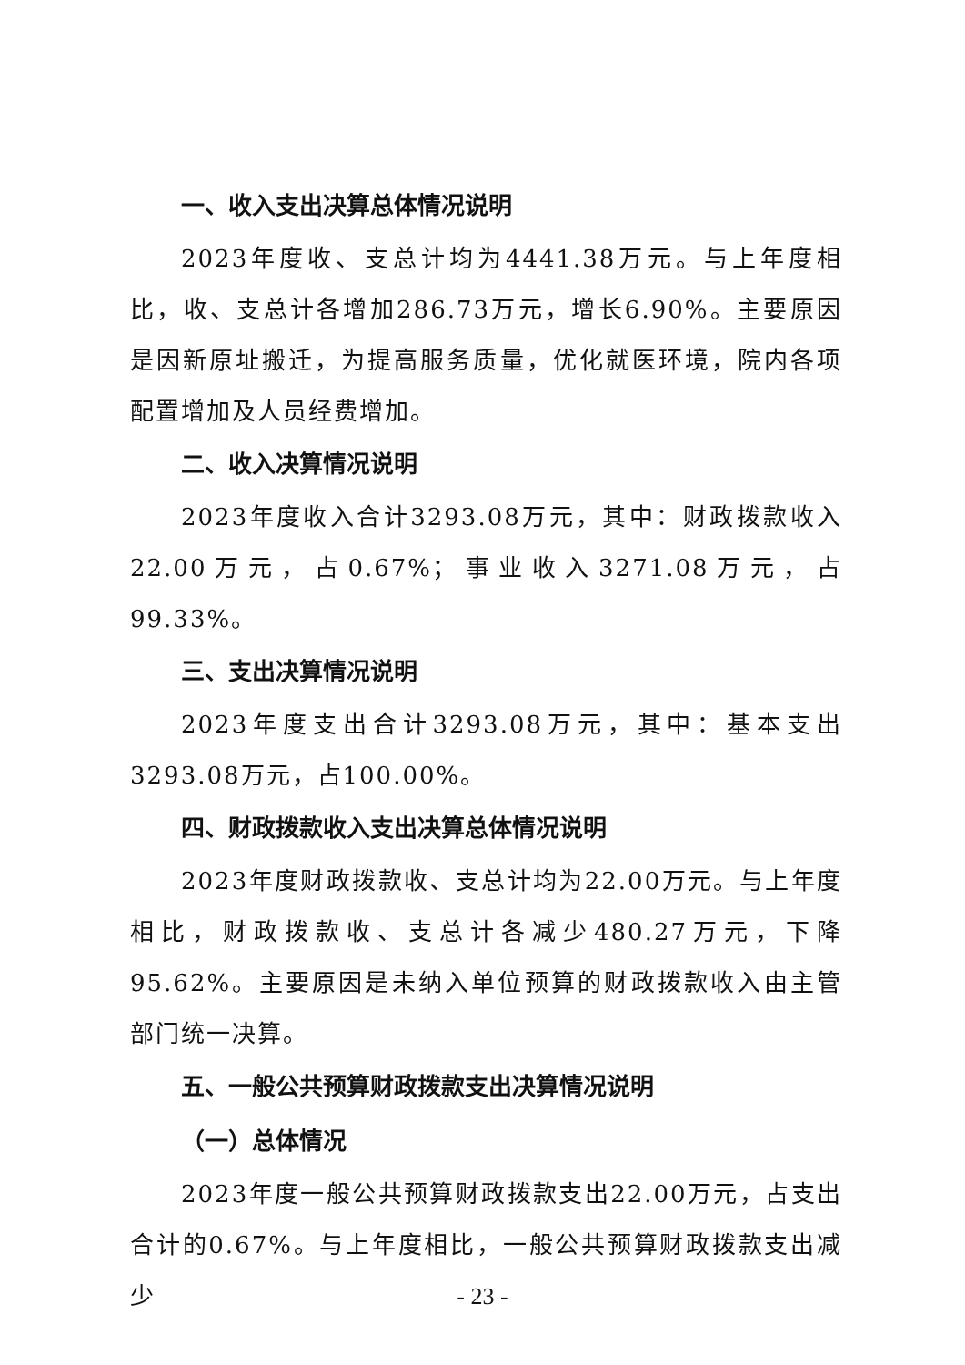一、收入支出决算总体情况说明
2023年度收、支总计均为4441.38万元。与上年度相比，收、支总计各增加286.73万元，增长6.90%。主要原因是因新原址搬迁，为提高服务质量，优化就医环境，院内各项配置增加及人员经费增加。
二、收入决算情况说明
2023年度收入合计3293.08万元，其中：财政拨款收入22.00万元，占0.67%；事业收入3271.08万元，占99.33%。
三、支出决算情况说明
2023年度支出合计3293.08万元，其中：基本支出3293.08万元，占100.00%。
四、财政拨款收入支出决算总体情况说明
2023年度财政拨款收、支总计均为22.00万元。与上年度相比，财政拨款收、支总计各减少480.27万元，下降95.62%。主要原因是未纳入单位预算的财政拨款收入由主管部门统一决算。
五、一般公共预算财政拨款支出决算情况说明
（一）总体情况
2023年度一般公共预算财政拨款支出22.00万元，占支出合计的0.67%。与上年度相比，一般公共预算财政拨款支出减少
- 23 -